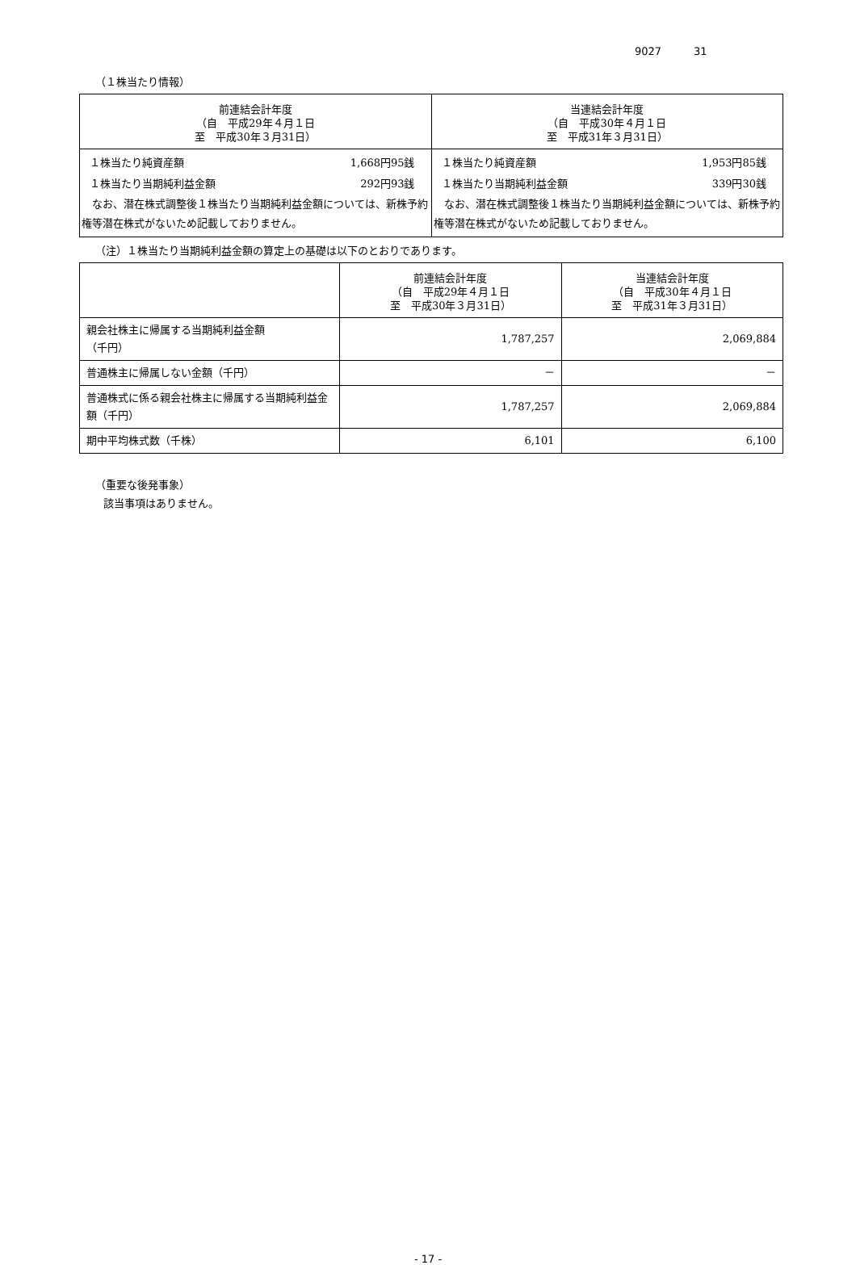9027 31
（１株当たり情報）
| 前連結会計年度 （自 平成29年４月１日 至 平成30年３月31日） | 当連結会計年度 （自 平成30年４月１日 至 平成31年３月31日） |
| --- | --- |
| １株当たり純資産額 1,668円95銭 １株当たり当期純利益金額 292円93銭 なお、潜在株式調整後１株当たり当期純利益金額については、新株予約権等潜在株式がないため記載しておりません。 | １株当たり純資産額 1,953円85銭 １株当たり当期純利益金額 339円30銭 なお、潜在株式調整後１株当たり当期純利益金額については、新株予約権等潜在株式がないため記載しておりません。 |
（注）１株当たり当期純利益金額の算定上の基礎は以下のとおりであります。
| | 前連結会計年度 （自 平成29年４月１日 至 平成30年３月31日） | 当連結会計年度 （自 平成30年４月１日 至 平成31年３月31日） |
| --- | --- | --- |
| 親会社株主に帰属する当期純利益金額 （千円） | 1,787,257 | 2,069,884 |
| 普通株主に帰属しない金額（千円） | － | － |
| 普通株式に係る親会社株主に帰属する当期純利益金額（千円） | 1,787,257 | 2,069,884 |
| 期中平均株式数（千株） | 6,101 | 6,100 |
（重要な後発事象）
該当事項はありません。
- 17 -